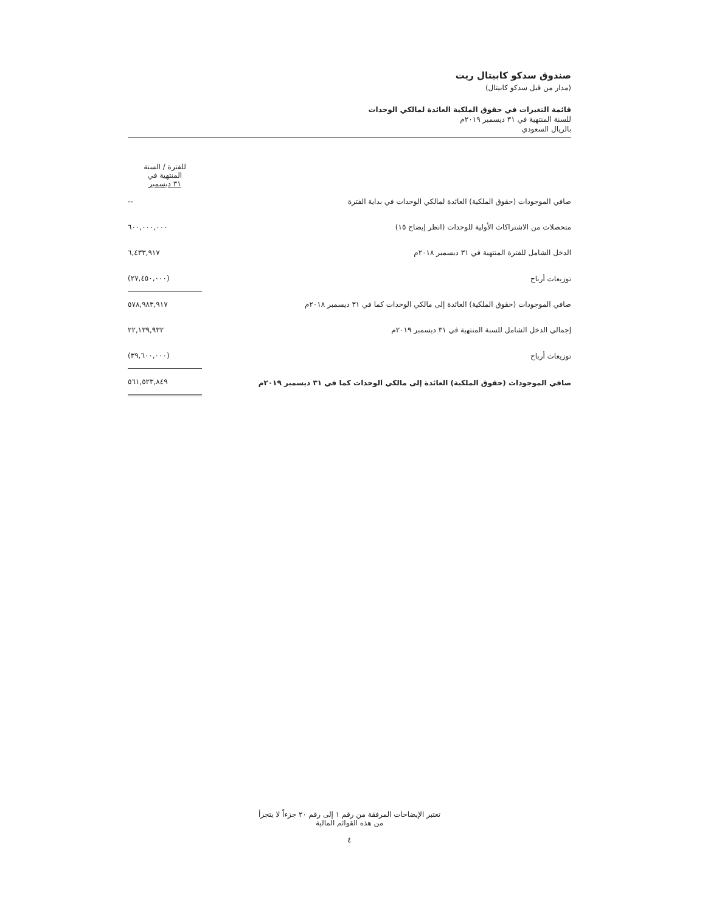صندوق سدكو كابيتال ريت
(مدار من قبل سدكو كابيتال)
قائمة التغيرات في حقوق الملكية العائدة لمالكي الوحدات
للسنة المنتهية في ٣١ ديسمبر ٢٠١٩م
بالريال السعودي
| | للفترة / السنة المنتهية في ٣١ ديسمبر |
| صافي الموجودات (حقوق الملكية) العائدة لمالكي الوحدات في بداية الفترة | -- |
| متحصلات من الاشتراكات الأولية للوحدات (انظر إيضاح ١٥) | ٦٠٠,٠٠٠,٠٠٠ |
| الدخل الشامل للفترة المنتهية في ٣١ ديسمبر ٢٠١٨م | ٦,٤٣٣,٩١٧ |
| توزيعات أرباح | (٢٧,٤٥٠,٠٠٠) |
| صافي الموجودات (حقوق الملكية) العائدة إلى مالكي الوحدات كما في ٣١ ديسمبر ٢٠١٨م | ٥٧٨,٩٨٣,٩١٧ |
| إجمالي الدخل الشامل للسنة المنتهية في ٣١ ديسمبر ٢٠١٩م | ٢٢,١٣٩,٩٣٢ |
| توزيعات أرباح | (٣٩,٦٠٠,٠٠٠) |
| صافي الموجودات (حقوق الملكية) العائدة إلى مالكي الوحدات كما في ٣١ ديسمبر ٢٠١٩م | ٥٦١,٥٢٣,٨٤٩ |
تعتبر الإيضاحات المرفقة من رقم ١ إلى رقم ٢٠ جزءاً لا يتجزأ
من هذه القوائم المالية
٤